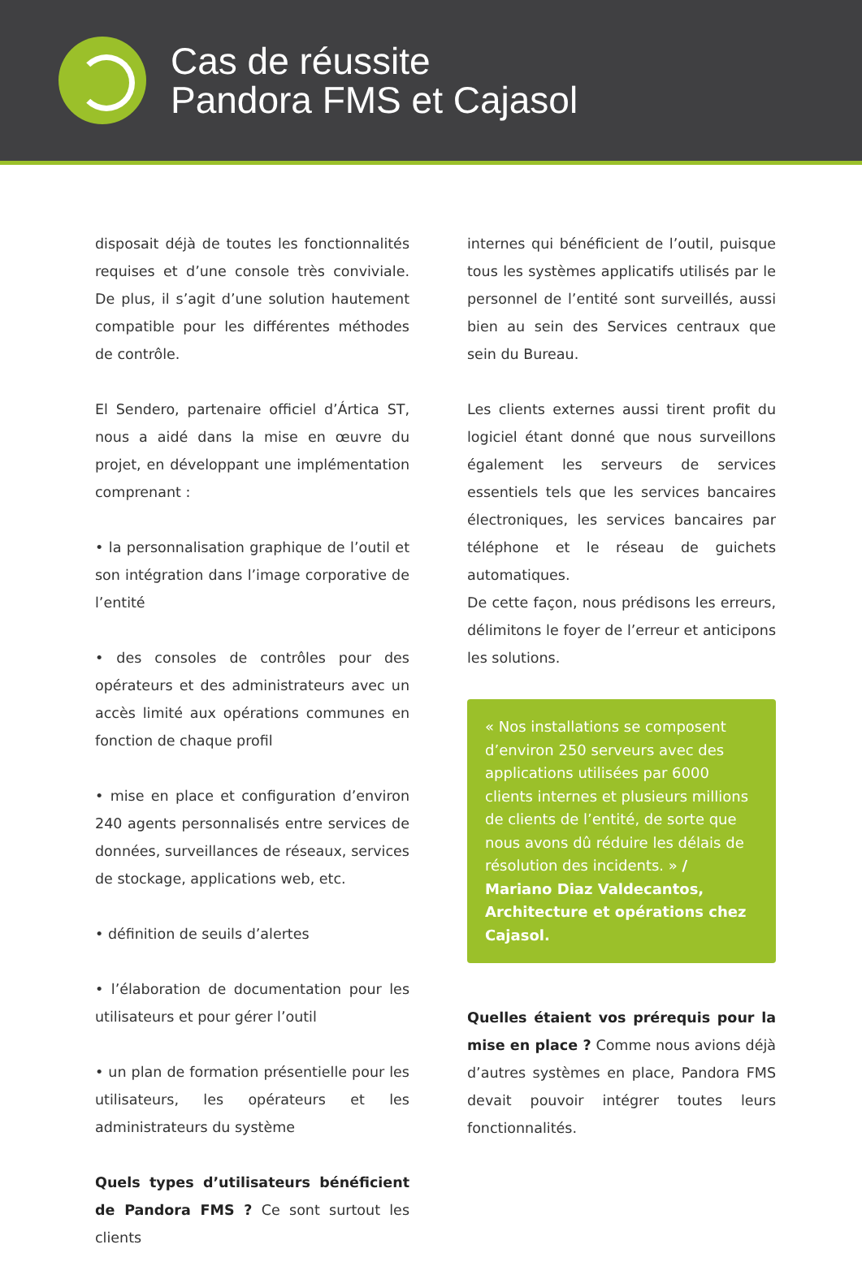Cas de réussite
Pandora FMS et Cajasol
disposait déjà de toutes les fonctionnalités requises et d’une console très conviviale. De plus, il s’agit d’une solution hautement compatible pour les différentes méthodes de contrôle.
El Sendero, partenaire officiel d’Ártica ST, nous a aidé dans la mise en œuvre du projet, en développant une implémentation comprenant :
• la personnalisation graphique de l’outil et son intégration dans l’image corporative de l’entité
• des consoles de contrôles pour des opérateurs et des administrateurs avec un accès limité aux opérations communes en fonction de chaque profil
• mise en place et configuration d’environ 240 agents personnalisés entre services de données, surveillances de réseaux, services de stockage, applications web, etc.
• définition de seuils d’alertes
• l’élaboration de documentation pour les utilisateurs et pour gérer l’outil
• un plan de formation présentielle pour les utilisateurs, les opérateurs et les administrateurs du système
Quels types d’utilisateurs bénéficient de Pandora FMS ? Ce sont surtout les clients
internes qui bénéficient de l’outil, puisque tous les systèmes applicatifs utilisés par le personnel de l’entité sont surveillés, aussi bien au sein des Services centraux que sein du Bureau.
Les clients externes aussi tirent profit du logiciel étant donné que nous surveillons également les serveurs de services essentiels tels que les services bancaires électroniques, les services bancaires par téléphone et le réseau de guichets automatiques.
De cette façon, nous prédisons les erreurs, délimitons le foyer de l’erreur et anticipons les solutions.
« Nos installations se composent d’environ 250 serveurs avec des applications utilisées par 6000 clients internes et plusieurs millions de clients de l’entité, de sorte que nous avons dû réduire les délais de résolution des incidents. » / Mariano Diaz Valdecantos, Architecture et opérations chez Cajasol.
Quelles étaient vos prérequis pour la mise en place ? Comme nous avions déjà d’autres systèmes en place, Pandora FMS devait pouvoir intégrer toutes leurs fonctionnalités.